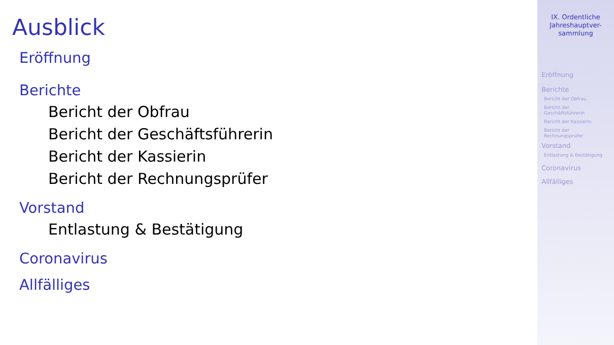Ausblick
Eröffnung
Berichte
Bericht der Obfrau
Bericht der Geschäftsführerin
Bericht der Kassierin
Bericht der Rechnungsprüfer
Vorstand
Entlastung & Bestätigung
Coronavirus
Allfälliges
IX. Ordentliche
Jahreshauptver-
sammlung
Eröffnung
Berichte
Bericht der Obfrau
Bericht der
Geschäftsführerin
Bericht der Kassierin
Bericht der
Rechnungsprüfer
Vorstand
Entlastung & Bestätigung
Coronavirus
Allfälliges